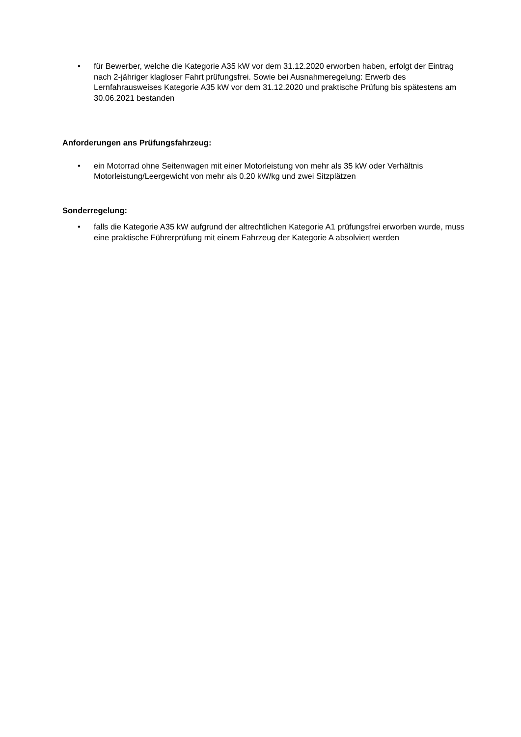• für Bewerber, welche die Kategorie A35 kW vor dem 31.12.2020 erworben haben, erfolgt der Eintrag nach 2-jähriger klagloser Fahrt prüfungsfrei. Sowie bei Ausnahmeregelung: Erwerb des Lernfahrausweises Kategorie A35 kW vor dem 31.12.2020 und praktische Prüfung bis spätestens am 30.06.2021 bestanden
Anforderungen ans Prüfungsfahrzeug:
• ein Motorrad ohne Seitenwagen mit einer Motorleistung von mehr als 35 kW oder Verhältnis Motorleistung/Leergewicht von mehr als 0.20 kW/kg und zwei Sitzplätzen
Sonderregelung:
• falls die Kategorie A35 kW aufgrund der altrechtlichen Kategorie A1 prüfungsfrei erworben wurde, muss eine praktische Führerprüfung mit einem Fahrzeug der Kategorie A absolviert werden